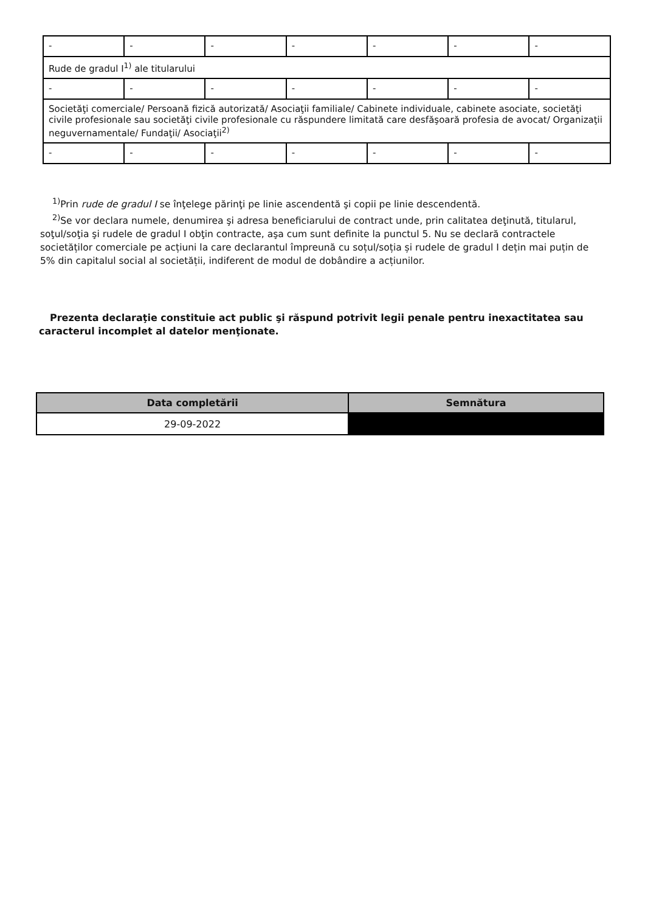| - | - | - | - | - | - | - |
| Rude de gradul I<sup>1)</sup> ale titularului | | | | | | |
| - | - | - | - | - | - | - |
| Societăţi comerciale/ Persoană fizică autorizată/ Asociaţii familiale/ Cabinete individuale, cabinete asociate, societăţi civile profesionale sau societăţi civile profesionale cu răspundere limitată care desfăşoară profesia de avocat/ Organizaţii neguvernamentale/ Fundaţii/ Asociaţii<sup>2)</sup> | | | | | | |
| - | - | - | - | - | - | - |
<sup>1)</sup> Prin rude de gradul I se înţelege părinţi pe linie ascendentă şi copii pe linie descendentă.
<sup>2)</sup> Se vor declara numele, denumirea şi adresa beneficiarului de contract unde, prin calitatea deţinută, titularul, soţul/soţia şi rudele de gradul I obţin contracte, aşa cum sunt definite la punctul 5. Nu se declară contractele societăților comerciale pe acțiuni la care declarantul împreună cu soțul/soția și rudele de gradul I dețin mai puțin de 5% din capitalul social al societății, indiferent de modul de dobândire a acțiunilor.
Prezenta declaraţie constituie act public şi răspund potrivit legii penale pentru inexactitatea sau caracterul incomplet al datelor menţionate.
| Data completării | Semnătura |
| --- | --- |
| 29-09-2022 | |